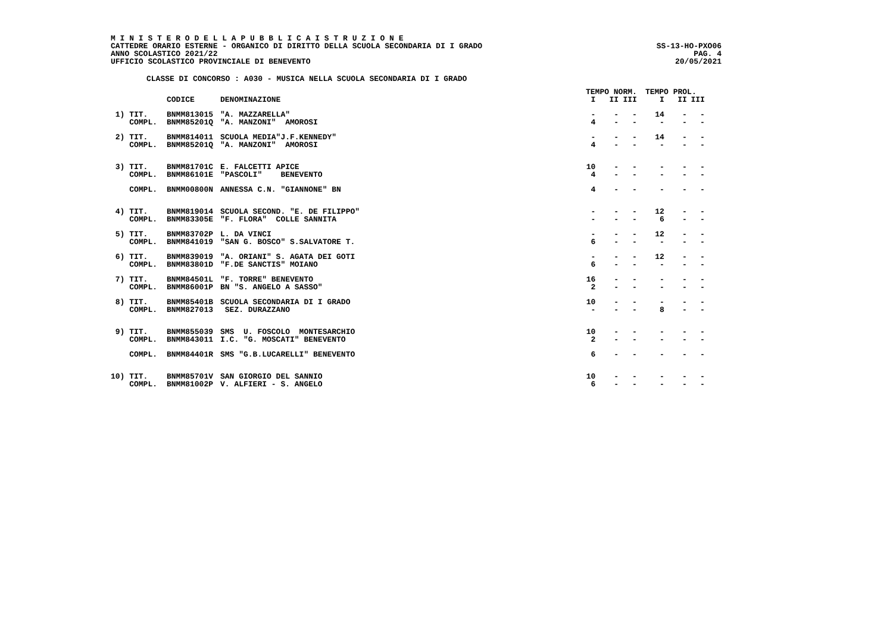M I N I S T E R O D E L L A P U B B L I C A I S T R U Z I O N E
CATTEDRE ORARIO ESTERNE - ORGANICO DI DIRITTO DELLA SCUOLA SECONDARIA DI I GRADO
ANNO SCOLASTICO 2021/22
UFFICIO SCOLASTICO PROVINCIALE DI BENEVENTO
SS-13-HO-PXO06
PAG. 4
20/05/2021
CLASSE DI CONCORSO : A030 - MUSICA NELLA SCUOLA SECONDARIA DI I GRADO
| | | | TEMPO NORM. | | | TEMPO PROL. | | |
| --- | --- | --- | --- | --- | --- | --- | --- | --- |
| | CODICE | DENOMINAZIONE | I | II | III | I | II | III |
| 1) TIT. | BNMM813015 | "A. MAZZARELLA" | - | - | - | 14 | - | - |
| COMPL. | BNMM85201Q | "A. MANZONI" AMOROSI | 4 | - | - | - | - | - |
| 2) TIT. | BNMM814011 | SCUOLA MEDIA"J.F.KENNEDY" | - | - | - | 14 | - | - |
| COMPL. | BNMM85201Q | "A. MANZONI" AMOROSI | 4 | - | - | - | - | - |
| 3) TIT. | BNMM81701C | E. FALCETTI APICE | 10 | - | - | - | - | - |
| COMPL. | BNMM86101E | "PASCOLI" BENEVENTO | 4 | - | - | - | - | - |
| COMPL. | BNMM00800N | ANNESSA C.N. "GIANNONE" BN | 4 | - | - | - | - | - |
| 4) TIT. | BNMM819014 | SCUOLA SECOND. "E. DE FILIPPO" | - | - | - | 12 | - | - |
| COMPL. | BNMM83305E | "F. FLORA" COLLE SANNITA | - | - | - | 6 | - | - |
| 5) TIT. | BNMM83702P | L. DA VINCI | - | - | - | 12 | - | - |
| COMPL. | BNMM841019 | "SAN G. BOSCO" S.SALVATORE T. | 6 | - | - | - | - | - |
| 6) TIT. | BNMM839019 | "A. ORIANI" S. AGATA DEI GOTI | - | - | - | 12 | - | - |
| COMPL. | BNMM83801D | "F.DE SANCTIS" MOIANO | 6 | - | - | - | - | - |
| 7) TIT. | BNMM84501L | "F. TORRE" BENEVENTO | 16 | - | - | - | - | - |
| COMPL. | BNMM86001P | BN "S. ANGELO A SASSO" | 2 | - | - | - | - | - |
| 8) TIT. | BNMM85401B | SCUOLA SECONDARIA DI I GRADO | 10 | - | - | - | - | - |
| COMPL. | BNMM827013 | SEZ. DURAZZANO | - | - | - | 8 | - | - |
| 9) TIT. | BNMM855039 | SMS U. FOSCOLO MONTESARCHIO | 10 | - | - | - | - | - |
| COMPL. | BNMM843011 | I.C. "G. MOSCATI" BENEVENTO | 2 | - | - | - | - | - |
| COMPL. | BNMM84401R | SMS "G.B.LUCARELLI" BENEVENTO | 6 | - | - | - | - | - |
| 10) TIT. | BNMM85701V | SAN GIORGIO DEL SANNIO | 10 | - | - | - | - | - |
| COMPL. | BNMM81002P | V. ALFIERI - S. ANGELO | 6 | - | - | - | - | - |